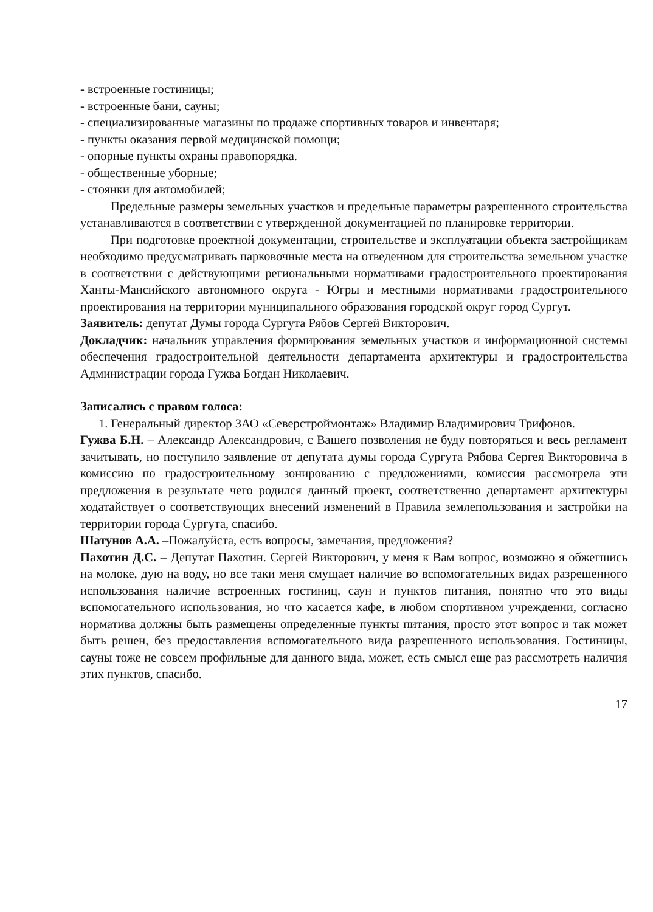- встроенные гостиницы;
- встроенные бани, сауны;
- специализированные магазины по продаже спортивных товаров и инвентаря;
- пункты оказания первой медицинской помощи;
- опорные пункты охраны правопорядка.
- общественные уборные;
- стоянки для автомобилей;
Предельные размеры земельных участков и предельные параметры разрешенного строительства устанавливаются в соответствии с утвержденной документацией по планировке территории.
При подготовке проектной документации, строительстве и эксплуатации объекта застройщикам необходимо предусматривать парковочные места на отведенном для строительства земельном участке в соответствии с действующими региональными нормативами градостроительного проектирования Ханты-Мансийского автономного округа - Югры и местными нормативами градостроительного проектирования на территории муниципального образования городской округ город Сургут.
Заявитель: депутат Думы города Сургута Рябов Сергей Викторович.
Докладчик: начальник управления формирования земельных участков и информационной системы обеспечения градостроительной деятельности департамента архитектуры и градостроительства Администрации города Гужва Богдан Николаевич.
Записались с правом голоса:
1. Генеральный директор ЗАО «Северстроймонтаж» Владимир Владимирович Трифонов.
Гужва Б.Н. – Александр Александрович, с Вашего позволения не буду повторяться и весь регламент зачитывать, но поступило заявление от депутата думы города Сургута Рябова Сергея Викторовича в комиссию по градостроительному зонированию с предложениями, комиссия рассмотрела эти предложения в результате чего родился данный проект, соответственно департамент архитектуры ходатайствует о соответствующих внесений изменений в Правила землепользования и застройки на территории города Сургута, спасибо.
Шатунов А.А. –Пожалуйста, есть вопросы, замечания, предложения?
Пахотин Д.С. – Депутат Пахотин. Сергей Викторович, у меня к Вам вопрос, возможно я обжегшись на молоке, дую на воду, но все таки меня смущает наличие во вспомогательных видах разрешенного использования наличие встроенных гостиниц, саун и пунктов питания, понятно что это виды вспомогательного использования, но что касается кафе, в любом спортивном учреждении, согласно норматива должны быть размещены определенные пункты питания, просто этот вопрос и так может быть решен, без предоставления вспомогательного вида разрешенного использования. Гостиницы, сауны тоже не совсем профильные для данного вида, может, есть смысл еще раз рассмотреть наличия этих пунктов, спасибо.
17